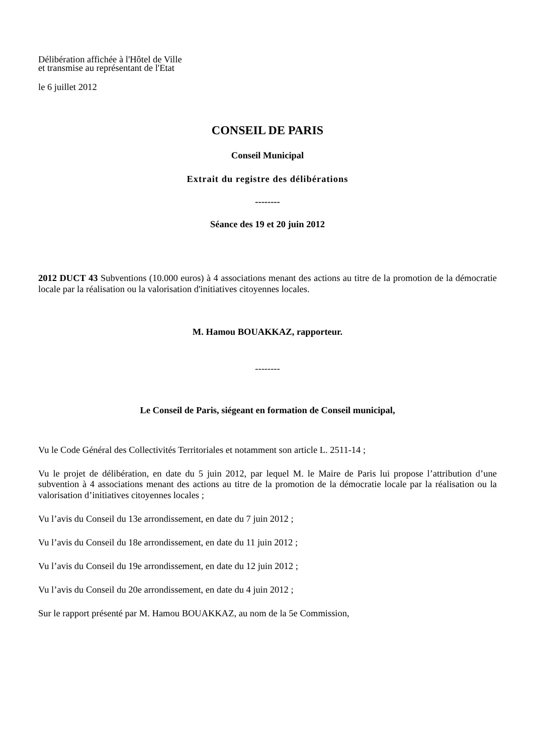Délibération affichée à l'Hôtel de Ville
et transmise au représentant de l'Etat
le 6 juillet 2012
CONSEIL DE PARIS
Conseil Municipal
Extrait du registre des délibérations
--------
Séance des 19 et 20 juin 2012
2012 DUCT 43 Subventions (10.000 euros) à 4 associations menant des actions au titre de la promotion de la démocratie locale par la réalisation ou la valorisation d'initiatives citoyennes locales.
M. Hamou BOUAKKAZ, rapporteur.
--------
Le Conseil de Paris, siégeant en formation de Conseil municipal,
Vu le Code Général des Collectivités Territoriales et notamment son article L. 2511-14 ;
Vu le projet de délibération, en date du 5 juin 2012, par lequel M. le Maire de Paris lui propose l’attribution d’une subvention à 4 associations menant des actions au titre de la promotion de la démocratie locale par la réalisation ou la valorisation d’initiatives citoyennes locales ;
Vu l’avis du Conseil du 13e arrondissement, en date du 7 juin 2012 ;
Vu l’avis du Conseil du 18e arrondissement, en date du 11 juin 2012 ;
Vu l’avis du Conseil du 19e arrondissement, en date du 12 juin 2012 ;
Vu l’avis du Conseil du 20e arrondissement, en date du 4 juin 2012 ;
Sur le rapport présenté par M. Hamou BOUAKKAZ, au nom de la 5e Commission,